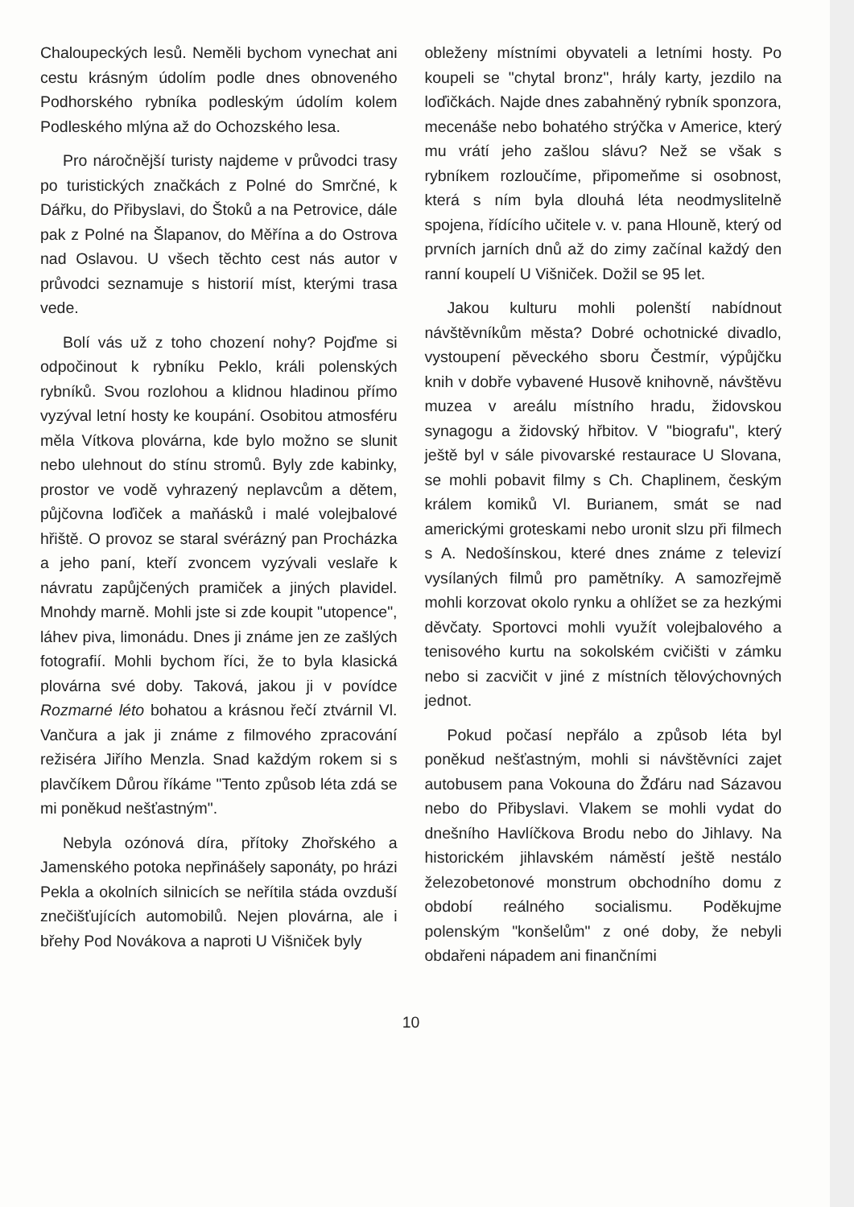Chaloupeckých lesů. Neměli bychom vynechat ani cestu krásným údolím podle dnes obnoveného Podhorského rybníka podleským údolím kolem Podleského mlýna až do Ochozského lesa.
Pro náročnější turisty najdeme v průvodci trasy po turistických značkách z Polné do Smrčné, k Dářku, do Přibyslavi, do Štoků a na Petrovice, dále pak z Polné na Šlapanov, do Měřína a do Ostrova nad Oslavou. U všech těchto cest nás autor v průvodci seznamuje s historií míst, kterými trasa vede.
Bolí vás už z toho chození nohy? Pojďme si odpočinout k rybníku Peklo, králi polenských rybníků. Svou rozlohou a klidnou hladinou přímo vyzýval letní hosty ke koupání. Osobitou atmosféru měla Vítkova plovárna, kde bylo možno se slunit nebo ulehnout do stínu stromů. Byly zde kabinky, prostor ve vodě vyhrazený neplavcům a dětem, půjčovna loďiček a maňásků i malé volejbalové hřiště. O provoz se staral svérázný pan Procházka a jeho paní, kteří zvoncem vyzývali veslaře k návratu zapůjčených pramiček a jiných plavidel. Mnohdy marně. Mohli jste si zde koupit "utopence", láhev piva, limonádu. Dnes ji známe jen ze zašlých fotografií. Mohli bychom říci, že to byla klasická plovárna své doby. Taková, jakou ji v povídce Rozmarné léto bohatou a krásnou řečí ztvárnil Vl. Vančura a jak ji známe z filmového zpracování režiséra Jiřího Menzla. Snad každým rokem si s plavčíkem Důrou říkáme "Tento způsob léta zdá se mi poněkud nešťastným".
Nebyla ozónová díra, přítoky Zhořského a Jamenského potoka nepřinášely saponáty, po hrázi Pekla a okolních silnicích se neřítila stáda ovzduší znečišťujících automobilů. Nejen plovárna, ale i břehy Pod Novákova a naproti U Višniček byly
obleženy místními obyvateli a letními hosty. Po koupeli se "chytal bronz", hrály karty, jezdilo na loďičkách. Najde dnes zabahněný rybník sponzora, mecenáše nebo bohatého strýčka v Americe, který mu vrátí jeho zašlou slávu? Než se však s rybníkem rozloučíme, připomeňme si osobnost, která s ním byla dlouhá léta neodmyslitelně spojena, řídícího učitele v. v. pana Hlouně, který od prvních jarních dnů až do zimy začínal každý den ranní koupelí U Višniček. Dožil se 95 let.
Jakou kulturu mohli polenští nabídnout návštěvníkům města? Dobré ochotnické divadlo, vystoupení pěveckého sboru Čestmír, výpůjčku knih v dobře vybavené Husově knihovně, návštěvu muzea v areálu místního hradu, židovskou synagogu a židovský hřbitov. V "biografu", který ještě byl v sále pivovarské restaurace U Slovana, se mohli pobavit filmy s Ch. Chaplinem, českým králem komiků Vl. Burianem, smát se nad americkými groteskami nebo uronit slzu při filmech s A. Nedošínskou, které dnes známe z televizí vysílaných filmů pro pamětníky. A samozřejmě mohli korzovat okolo rynku a ohlížet se za hezkými děvčaty. Sportovci mohli využít volejbalového a tenisového kurtu na sokolském cvičišti v zámku nebo si zacvičit v jiné z místních tělovýchovných jednot.
Pokud počasí nepřálo a způsob léta byl poněkud nešťastným, mohli si návštěvníci zajet autobusem pana Vokouna do Žďáru nad Sázavou nebo do Přibyslavi. Vlakem se mohli vydat do dnešního Havlíčkova Brodu nebo do Jihlavy. Na historickém jihlavském náměstí ještě nestálo železobetonové monstrum obchodního domu z období reálného socialismu. Poděkujme polenským "konšelům" z oné doby, že nebyli obdařeni nápadem ani finančními
10